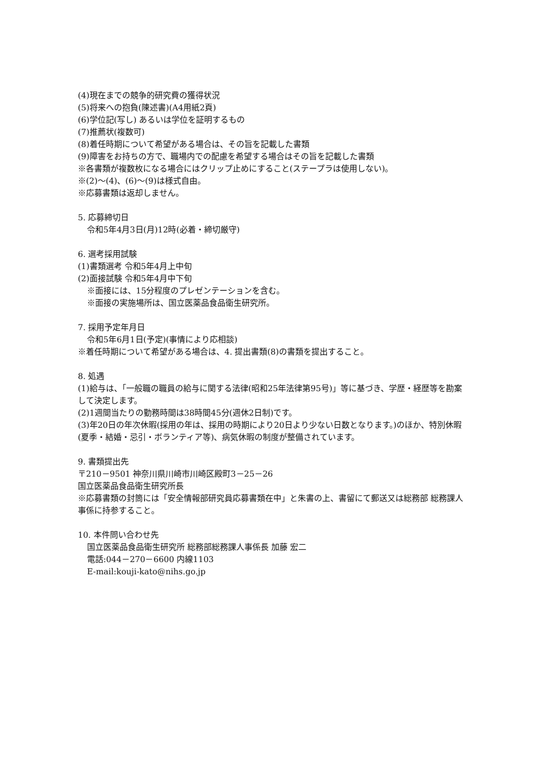(4)現在までの競争的研究費の獲得状況
(5)将来への抱負(陳述書)(A4用紙2頁)
(6)学位記(写し) あるいは学位を証明するもの
(7)推薦状(複数可)
(8)着任時期について希望がある場合は、その旨を記載した書類
(9)障害をお持ちの方で、職場内での配慮を希望する場合はその旨を記載した書類
※各書類が複数枚になる場合にはクリップ止めにすること(ステープラは使用しない)。
※(2)～(4)、(6)～(9)は様式自由。
※応募書類は返却しません。
5. 応募締切日
令和5年4月3日(月)12時(必着・締切厳守)
6. 選考採用試験
(1)書類選考 令和5年4月上中旬
(2)面接試験 令和5年4月中下旬
※面接には、15分程度のプレゼンテーションを含む。
※面接の実施場所は、国立医薬品食品衛生研究所。
7. 採用予定年月日
令和5年6月1日(予定)(事情により応相談)
※着任時期について希望がある場合は、4. 提出書類(8)の書類を提出すること。
8. 処遇
(1)給与は、「一般職の職員の給与に関する法律(昭和25年法律第95号)」等に基づき、学歴・経歴等を勘案して決定します。
(2)1週間当たりの勤務時間は38時間45分(週休2日制)です。
(3)年20日の年次休暇(採用の年は、採用の時期により20日より少ない日数となります。)のほか、特別休暇(夏季・結婚・忌引・ボランティア等)、病気休暇の制度が整備されています。
9. 書類提出先
〒210－9501 神奈川県川崎市川崎区殿町3－25－26
国立医薬品食品衛生研究所長
※応募書類の封筒には「安全情報部研究員応募書類在中」と朱書の上、書留にて郵送又は総務部 総務課人事係に持参すること。
10. 本件問い合わせ先
国立医薬品食品衛生研究所 総務部総務課人事係長 加藤 宏二
電話:044－270－6600 内線1103
E-mail:kouji-kato@nihs.go.jp